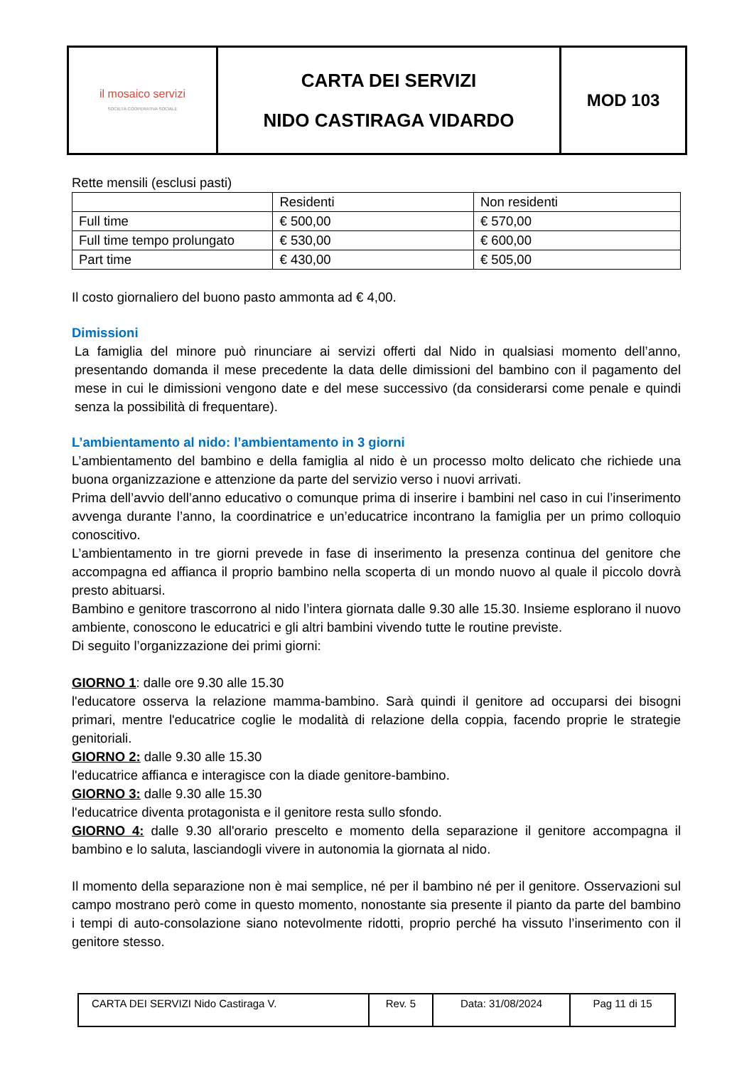| il mosaico servizi SOCIETÀ COOPERATIVA SOCIALE | CARTA DEI SERVIZI NIDO CASTIRAGA VIDARDO | MOD 103 |
Rette mensili (esclusi pasti)
| | Residenti | Non residenti |
| Full time | € 500,00 | € 570,00 |
| Full time tempo prolungato | € 530,00 | € 600,00 |
| Part time | € 430,00 | € 505,00 |
Il costo giornaliero del buono pasto ammonta ad € 4,00.
Dimissioni
La famiglia del minore può rinunciare ai servizi offerti dal Nido in qualsiasi momento dell’anno, presentando domanda il mese precedente la data delle dimissioni del bambino con il pagamento del mese in cui le dimissioni vengono date e del mese successivo (da considerarsi come penale e quindi senza la possibilità di frequentare).
L’ambientamento al nido: l’ambientamento in 3 giorni
L’ambientamento del bambino e della famiglia al nido è un processo molto delicato che richiede una buona organizzazione e attenzione da parte del servizio verso i nuovi arrivati.
Prima dell’avvio dell’anno educativo o comunque prima di inserire i bambini nel caso in cui l’inserimento avvenga durante l’anno, la coordinatrice e un’educatrice incontrano la famiglia per un primo colloquio conoscitivo.
L’ambientamento in tre giorni prevede in fase di inserimento la presenza continua del genitore che accompagna ed affianca il proprio bambino nella scoperta di un mondo nuovo al quale il piccolo dovrà presto abituarsi.
Bambino e genitore trascorrono al nido l’intera giornata dalle 9.30 alle 15.30. Insieme esplorano il nuovo ambiente, conoscono le educatrici e gli altri bambini vivendo tutte le routine previste.
Di seguito l’organizzazione dei primi giorni:
GIORNO 1: dalle ore 9.30 alle 15.30
l'educatore osserva la relazione mamma-bambino. Sarà quindi il genitore ad occuparsi dei bisogni primari, mentre l'educatrice coglie le modalità di relazione della coppia, facendo proprie le strategie genitoriali.
GIORNO 2: dalle 9.30 alle 15.30
l'educatrice affianca e interagisce con la diade genitore-bambino.
GIORNO 3: dalle 9.30 alle 15.30
l'educatrice diventa protagonista e il genitore resta sullo sfondo.
GIORNO 4: dalle 9.30 all'orario prescelto e momento della separazione il genitore accompagna il bambino e lo saluta, lasciandogli vivere in autonomia la giornata al nido.
Il momento della separazione non è mai semplice, né per il bambino né per il genitore. Osservazioni sul campo mostrano però come in questo momento, nonostante sia presente il pianto da parte del bambino i tempi di auto-consolazione siano notevolmente ridotti, proprio perché ha vissuto l’inserimento con il genitore stesso.
| CARTA DEI SERVIZI Nido Castiraga V. | Rev. 5 | Data: 31/08/2024 | Pag 11 di 15 |